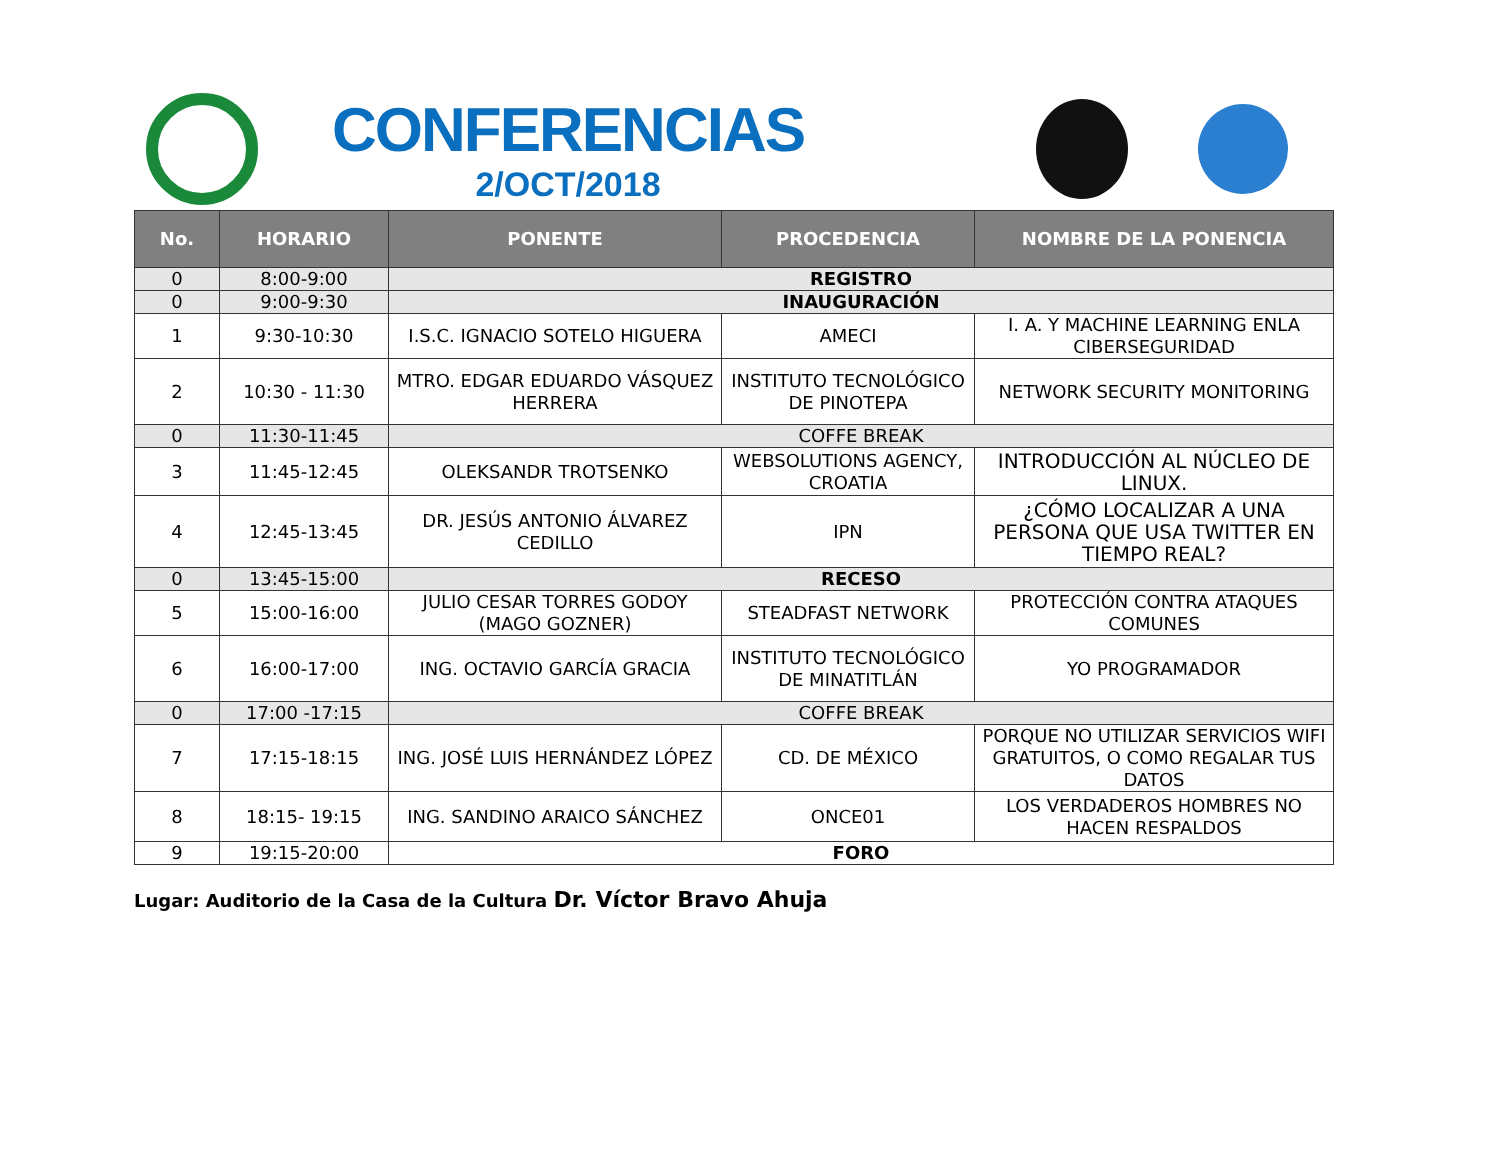CONFERENCIAS
2/OCT/2018
| No. | HORARIO | PONENTE | PROCEDENCIA | NOMBRE DE LA PONENCIA |
| --- | --- | --- | --- | --- |
| 0 | 8:00-9:00 | REGISTRO | | |
| 0 | 9:00-9:30 | INAUGURACIÓN | | |
| 1 | 9:30-10:30 | I.S.C. IGNACIO SOTELO HIGUERA | AMECI | I. A. Y MACHINE LEARNING ENLA CIBERSEGURIDAD |
| 2 | 10:30 - 11:30 | MTRO. EDGAR EDUARDO VÁSQUEZ HERRERA | INSTITUTO TECNOLÓGICO DE PINOTEPA | NETWORK SECURITY MONITORING |
| 0 | 11:30-11:45 | COFFE BREAK | | |
| 3 | 11:45-12:45 | OLEKSANDR TROTSENKO | WEBSOLUTIONS AGENCY, CROATIA | INTRODUCCIÓN AL NÚCLEO DE LINUX. |
| 4 | 12:45-13:45 | DR. JESÚS ANTONIO ÁLVAREZ CEDILLO | IPN | ¿CÓMO LOCALIZAR A UNA PERSONA QUE USA TWITTER EN TIEMPO REAL? |
| 0 | 13:45-15:00 | RECESO | | |
| 5 | 15:00-16:00 | JULIO CESAR TORRES GODOY (MAGO GOZNER) | STEADFAST NETWORK | PROTECCIÓN CONTRA ATAQUES COMUNES |
| 6 | 16:00-17:00 | ING. OCTAVIO GARCÍA GRACIA | INSTITUTO TECNOLÓGICO DE MINATITLÁN | YO PROGRAMADOR |
| 0 | 17:00 -17:15 | COFFE BREAK | | |
| 7 | 17:15-18:15 | ING. JOSÉ LUIS HERNÁNDEZ LÓPEZ | CD. DE MÉXICO | PORQUE NO UTILIZAR SERVICIOS WIFI GRATUITOS, O COMO REGALAR TUS DATOS |
| 8 | 18:15- 19:15 | ING. SANDINO ARAICO SÁNCHEZ | ONCE01 | LOS VERDADEROS HOMBRES NO HACEN RESPALDOS |
| 9 | 19:15-20:00 | FORO | | |
Lugar: Auditorio de la Casa de la Cultura Dr. Víctor Bravo Ahuja